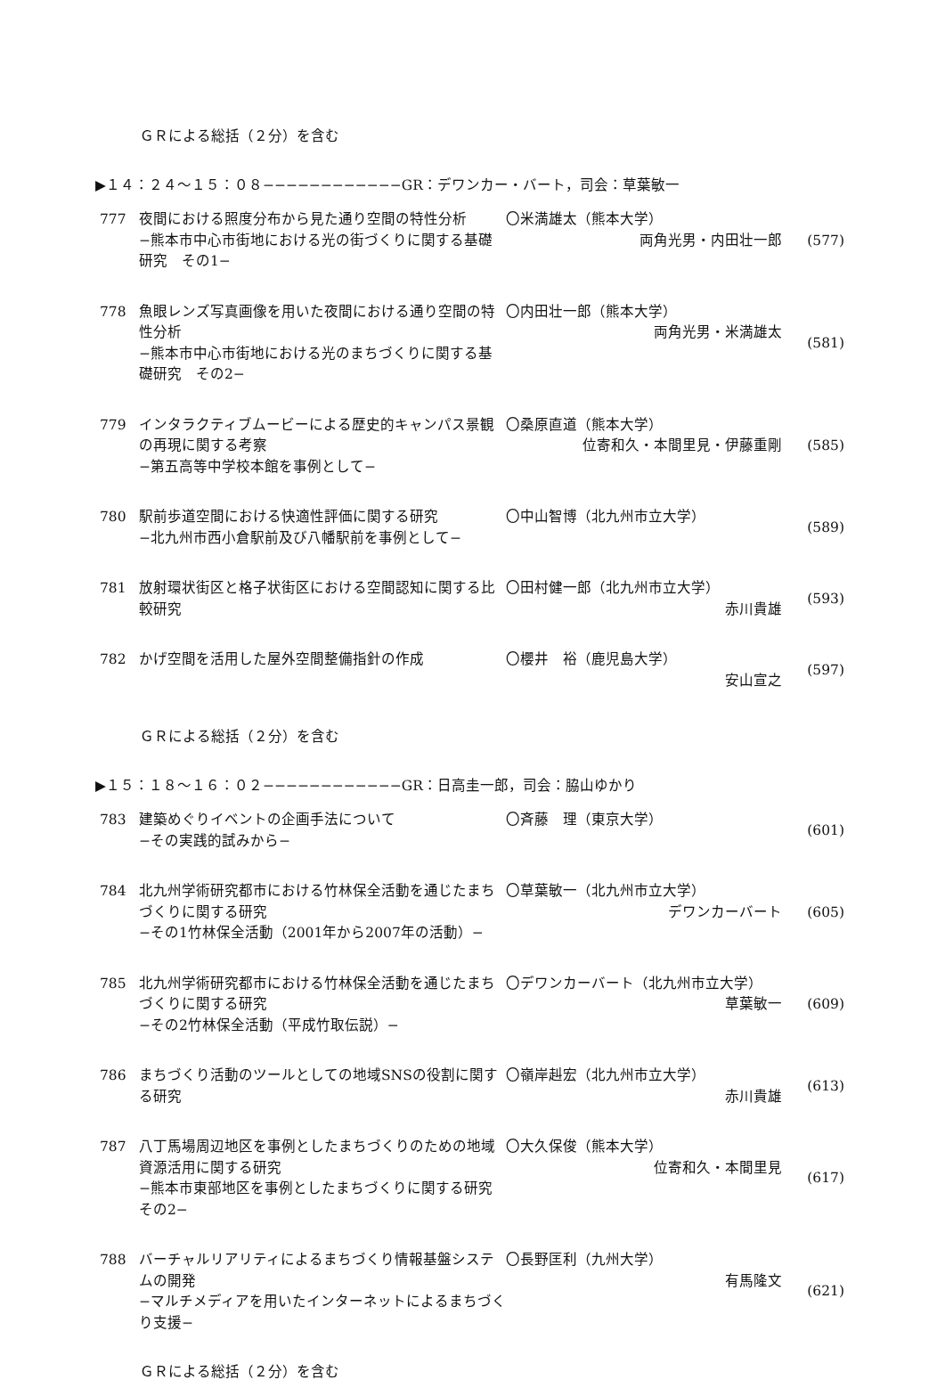ＧＲによる総括（２分）を含む
▶１４：２４〜１５：０８−−−−−−−−−−−−GR：デワンカー・バート，司会：草葉敏一
777 夜間における照度分布から見た通り空間の特性分析
−熊本市中心市街地における光の街づくりに関する基礎研究　その1−
〇米満雄太（熊本大学）
両角光男・内田壮一郎
(577)
778 魚眼レンズ写真画像を用いた夜間における通り空間の特性分析
−熊本市中心市街地における光のまちづくりに関する基礎研究　その2−
〇内田壮一郎（熊本大学）
両角光男・米満雄太
(581)
779 インタラクティブムービーによる歴史的キャンパス景観の再現に関する考察
−第五高等中学校本館を事例として−
〇桑原直道（熊本大学）
位寄和久・本間里見・伊藤重剛
(585)
780 駅前歩道空間における快適性評価に関する研究
−北九州市西小倉駅前及び八幡駅前を事例として−
〇中山智博（北九州市立大学） (589)
781 放射環状街区と格子状街区における空間認知に関する比較研究
〇田村健一郎（北九州市立大学）
赤川貴雄
(593)
782 かげ空間を活用した屋外空間整備指針の作成 〇櫻井　裕（鹿児島大学）
安山宣之
(597)
ＧＲによる総括（２分）を含む
▶１５：１８〜１６：０２−−−−−−−−−−−−GR：日高圭一郎，司会：脇山ゆかり
783 建築めぐりイベントの企画手法について
−その実践的試みから−
〇斉藤　理（東京大学） (601)
784 北九州学術研究都市における竹林保全活動を通じたまちづくりに関する研究
−その1竹林保全活動（2001年から2007年の活動）−
〇草葉敏一（北九州市立大学）
デワンカーバート
(605)
785 北九州学術研究都市における竹林保全活動を通じたまちづくりに関する研究
−その2竹林保全活動（平成竹取伝説）−
〇デワンカーバート（北九州市立大学）
草葉敏一
(609)
786 まちづくり活動のツールとしての地域SNSの役割に関する研究
〇嶺岸赳宏（北九州市立大学）
赤川貴雄
(613)
787 八丁馬場周辺地区を事例としたまちづくりのための地域資源活用に関する研究
−熊本市東部地区を事例としたまちづくりに関する研究　その2−
〇大久保俊（熊本大学）
位寄和久・本間里見
(617)
788 バーチャルリアリティによるまちづくり情報基盤システムの開発
−マルチメディアを用いたインターネットによるまちづくり支援−
〇長野匡利（九州大学）
有馬隆文
(621)
ＧＲによる総括（２分）を含む